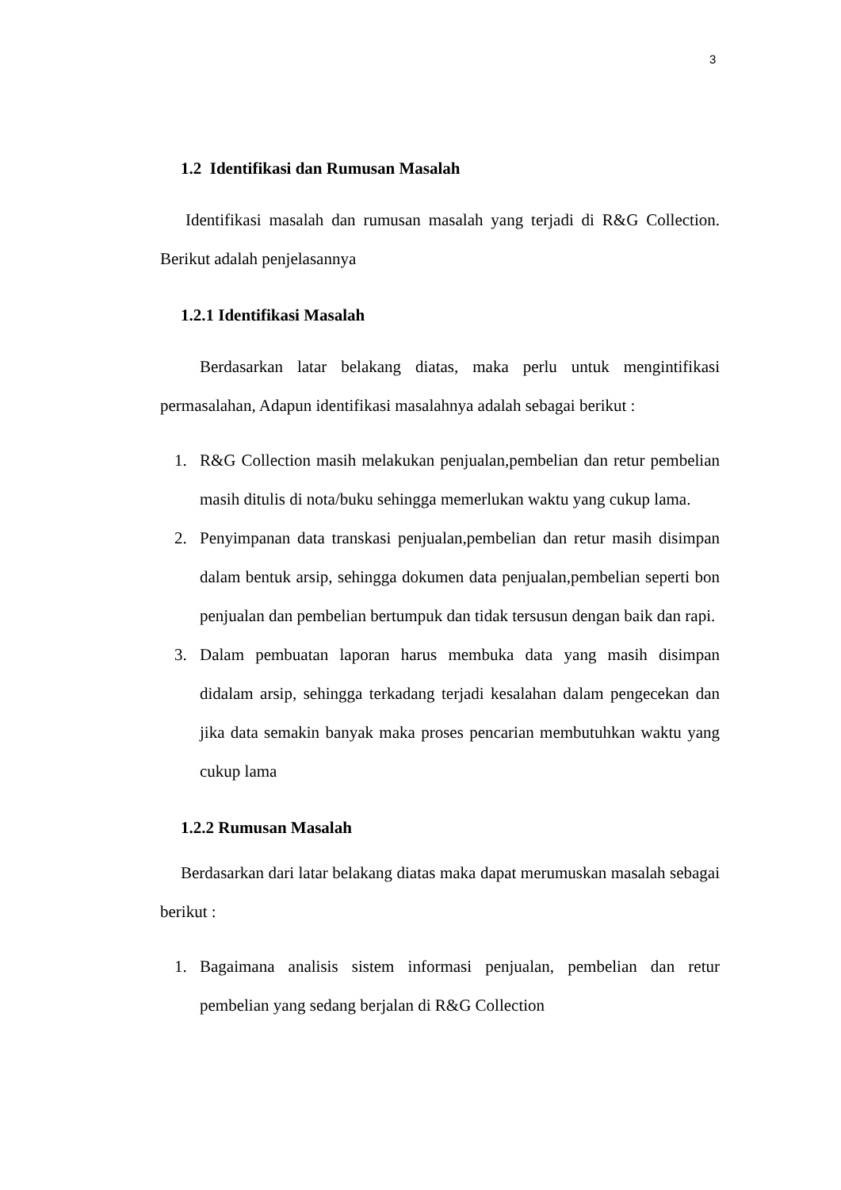3
1.2 Identifikasi dan Rumusan Masalah
Identifikasi masalah dan rumusan masalah yang terjadi di R&G Collection. Berikut adalah penjelasannya
1.2.1 Identifikasi Masalah
Berdasarkan latar belakang diatas, maka perlu untuk mengintifikasi permasalahan, Adapun identifikasi masalahnya adalah sebagai berikut :
1. R&G Collection masih melakukan penjualan,pembelian dan retur pembelian masih ditulis di nota/buku sehingga memerlukan waktu yang cukup lama.
2. Penyimpanan data transkasi penjualan,pembelian dan retur masih disimpan dalam bentuk arsip, sehingga dokumen data penjualan,pembelian seperti bon penjualan dan pembelian bertumpuk dan tidak tersusun dengan baik dan rapi.
3. Dalam pembuatan laporan harus membuka data yang masih disimpan didalam arsip, sehingga terkadang terjadi kesalahan dalam pengecekan dan jika data semakin banyak maka proses pencarian membutuhkan waktu yang cukup lama
1.2.2 Rumusan Masalah
Berdasarkan dari latar belakang diatas maka dapat merumuskan masalah sebagai berikut :
1. Bagaimana analisis sistem informasi penjualan, pembelian dan retur pembelian yang sedang berjalan di R&G Collection